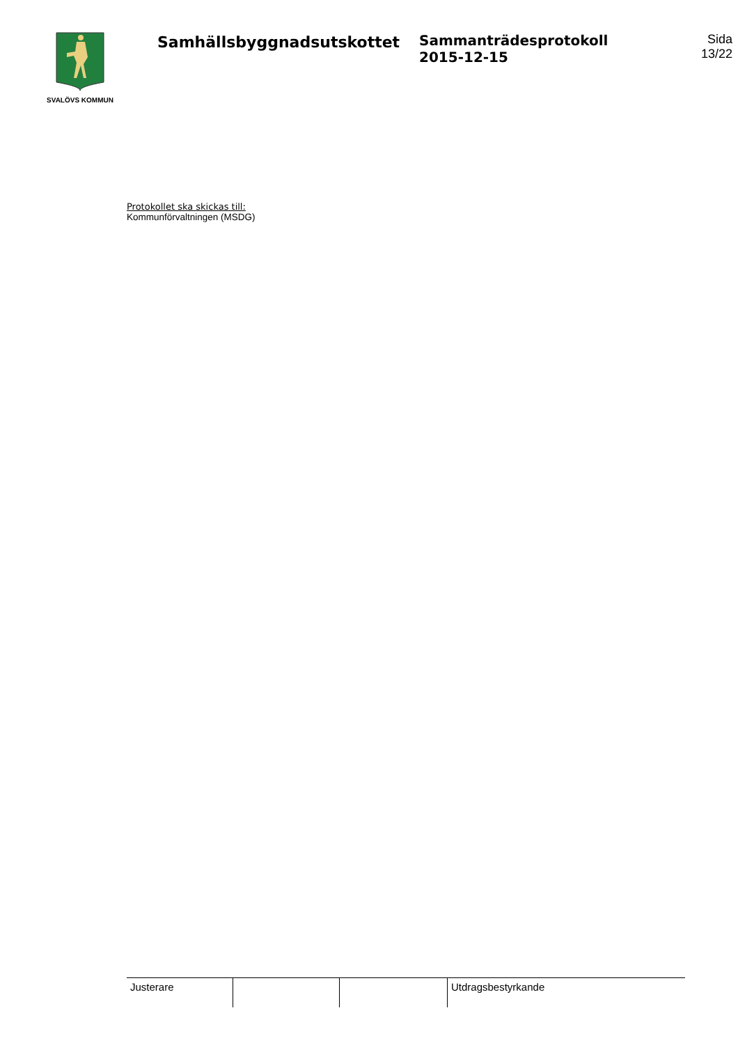SVALÖVS KOMMUN
Samhällsbyggnadsutskottet Sammanträdesprotokoll
2015-12-15
Sida
13/22
Protokollet ska skickas till:
Kommunförvaltningen (MSDG)
| Justerare | | | Utdragsbestyrkande |